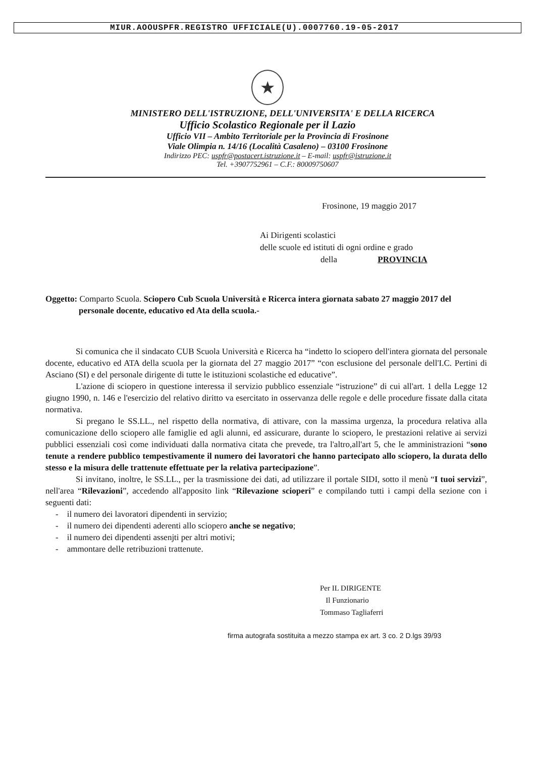MIUR.AOOUSPFR.REGISTRO UFFICIALE(U).0007760.19-05-2017
★
MINISTERO DELL'ISTRUZIONE, DELL'UNIVERSITA' E DELLA RICERCA
Ufficio Scolastico Regionale per il Lazio
Ufficio VII – Ambito Territoriale per la Provincia di Frosinone
Viale Olimpia n. 14/16 (Località Casaleno) – 03100 Frosinone
Indirizzo PEC: uspfr@postacert.istruzione.it – E-mail: uspfr@istruzione.it
Tel. +3907752961 – C.F.: 80009750607
Frosinone, 19 maggio 2017
Ai Dirigenti scolastici
delle scuole ed istituti di ogni ordine e grado
della PROVINCIA
Oggetto: Comparto Scuola. Sciopero Cub Scuola Università e Ricerca intera giornata sabato 27 maggio 2017 del personale docente, educativo ed Ata della scuola.-
Si comunica che il sindacato CUB Scuola Università e Ricerca ha “indetto lo sciopero dell'intera giornata del personale docente, educativo ed ATA della scuola per la giornata del 27 maggio 2017” “con esclusione del personale dell'I.C. Pertini di Asciano (SI) e del personale dirigente di tutte le istituzioni scolastiche ed educative”.
L'azione di sciopero in questione interessa il servizio pubblico essenziale “istruzione” di cui all'art. 1 della Legge 12 giugno 1990, n. 146 e l'esercizio del relativo diritto va esercitato in osservanza delle regole e delle procedure fissate dalla citata normativa.
Si pregano le SS.LL., nel rispetto della normativa, di attivare, con la massima urgenza, la procedura relativa alla comunicazione dello sciopero alle famiglie ed agli alunni, ed assicurare, durante lo sciopero, le prestazioni relative ai servizi pubblici essenziali così come individuati dalla normativa citata che prevede, tra l'altro,all'art 5, che le amministrazioni “sono tenute a rendere pubblico tempestivamente il numero dei lavoratori che hanno partecipato allo sciopero, la durata dello stesso e la misura delle trattenute effettuate per la relativa partecipazione”.
Si invitano, inoltre, le SS.LL., per la trasmissione dei dati, ad utilizzare il portale SIDI, sotto il menù “I tuoi servizi”, nell'area “Rilevazioni”, accedendo all'apposito link “Rilevazione scioperi” e compilando tutti i campi della sezione con i seguenti dati:
- il numero dei lavoratori dipendenti in servizio;
- il numero dei dipendenti aderenti allo sciopero anche se negativo;
- il numero dei dipendenti assenjti per altri motivi;
- ammontare delle retribuzioni trattenute.
Per IL DIRIGENTE
Il Funzionario
Tommaso Tagliaferri
firma autografa sostituita a mezzo stampa ex art. 3 co. 2 D.lgs 39/93